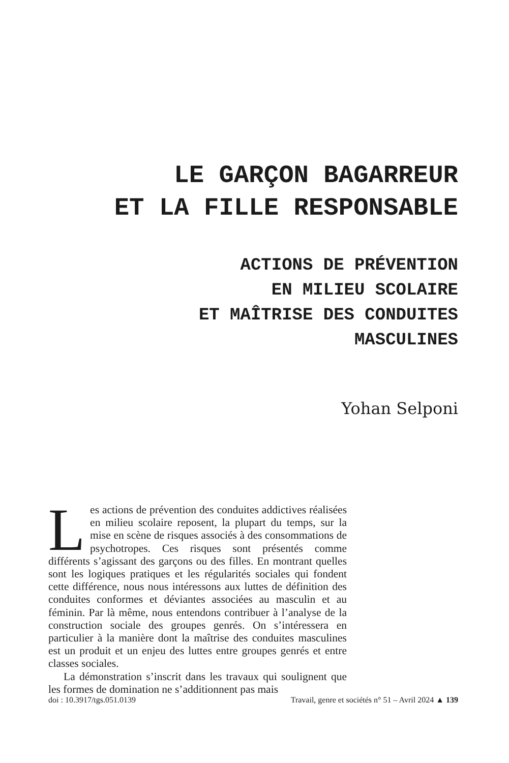LE GARÇON BAGARREUR
ET LA FILLE RESPONSABLE
ACTIONS DE PRÉVENTION
EN MILIEU SCOLAIRE
ET MAÎTRISE DES CONDUITES
MASCULINES
Yohan Selponi
Les actions de prévention des conduites addictives réalisées en milieu scolaire reposent, la plupart du temps, sur la mise en scène de risques associés à des consommations de psychotropes. Ces risques sont présentés comme différents s’agissant des garçons ou des filles. En montrant quelles sont les logiques pratiques et les régularités sociales qui fondent cette différence, nous nous intéressons aux luttes de définition des conduites conformes et déviantes associées au masculin et au féminin. Par là même, nous entendons contribuer à l’analyse de la construction sociale des groupes genrés. On s’intéressera en particulier à la manière dont la maîtrise des conduites masculines est un produit et un enjeu des luttes entre groupes genrés et entre classes sociales.
La démonstration s’inscrit dans les travaux qui soulignent que les formes de domination ne s’additionnent pas mais
doi : 10.3917/tgs.051.0139 Travail, genre et sociétés n° 51 – Avril 2024 ▲ 139